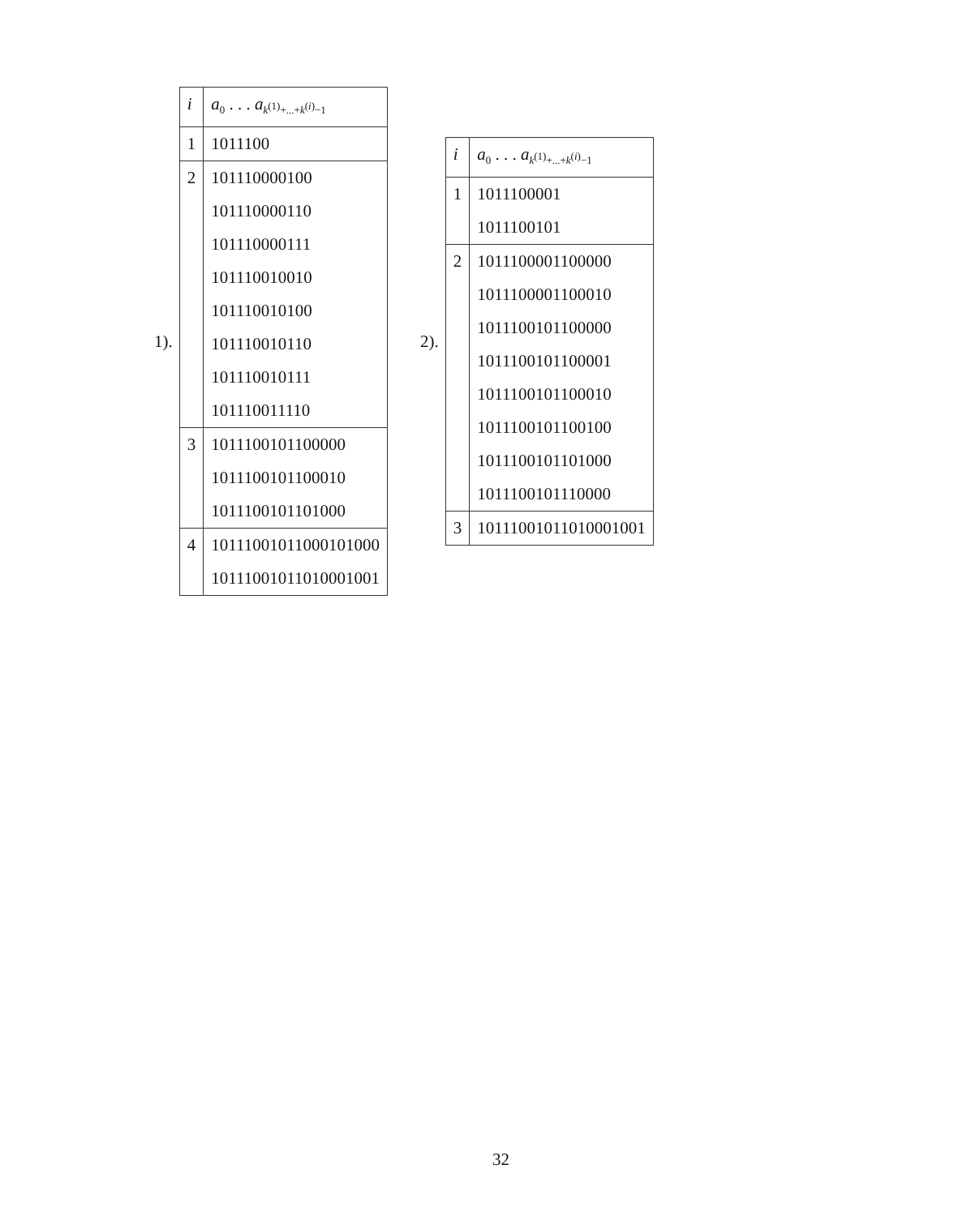1).
| i | a<sub>0</sub> . . . a<sub>k<sup>(1)</sup>+...+k<sup>(i)</sup>−1</sub> |
| --- | --- |
| 1 | 1011100 |
| 2 | 101110000100 |
| | 101110000110 |
| | 101110000111 |
| | 101110010010 |
| | 101110010100 |
| | 101110010110 |
| | 101110010111 |
| | 101110011110 |
| 3 | 1011100101100000 |
| | 1011100101100010 |
| | 1011100101101000 |
| 4 | 10111001011000101000 |
| | 10111001011010001001 |
2).
| i | a<sub>0</sub> . . . a<sub>k<sup>(1)</sup>+...+k<sup>(i)</sup>−1</sub> |
| --- | --- |
| 1 | 1011100001 |
| | 1011100101 |
| 2 | 1011100001100000 |
| | 1011100001100010 |
| | 1011100101100000 |
| | 1011100101100001 |
| | 1011100101100010 |
| | 1011100101100100 |
| | 1011100101101000 |
| | 1011100101110000 |
| 3 | 10111001011010001001 |
32